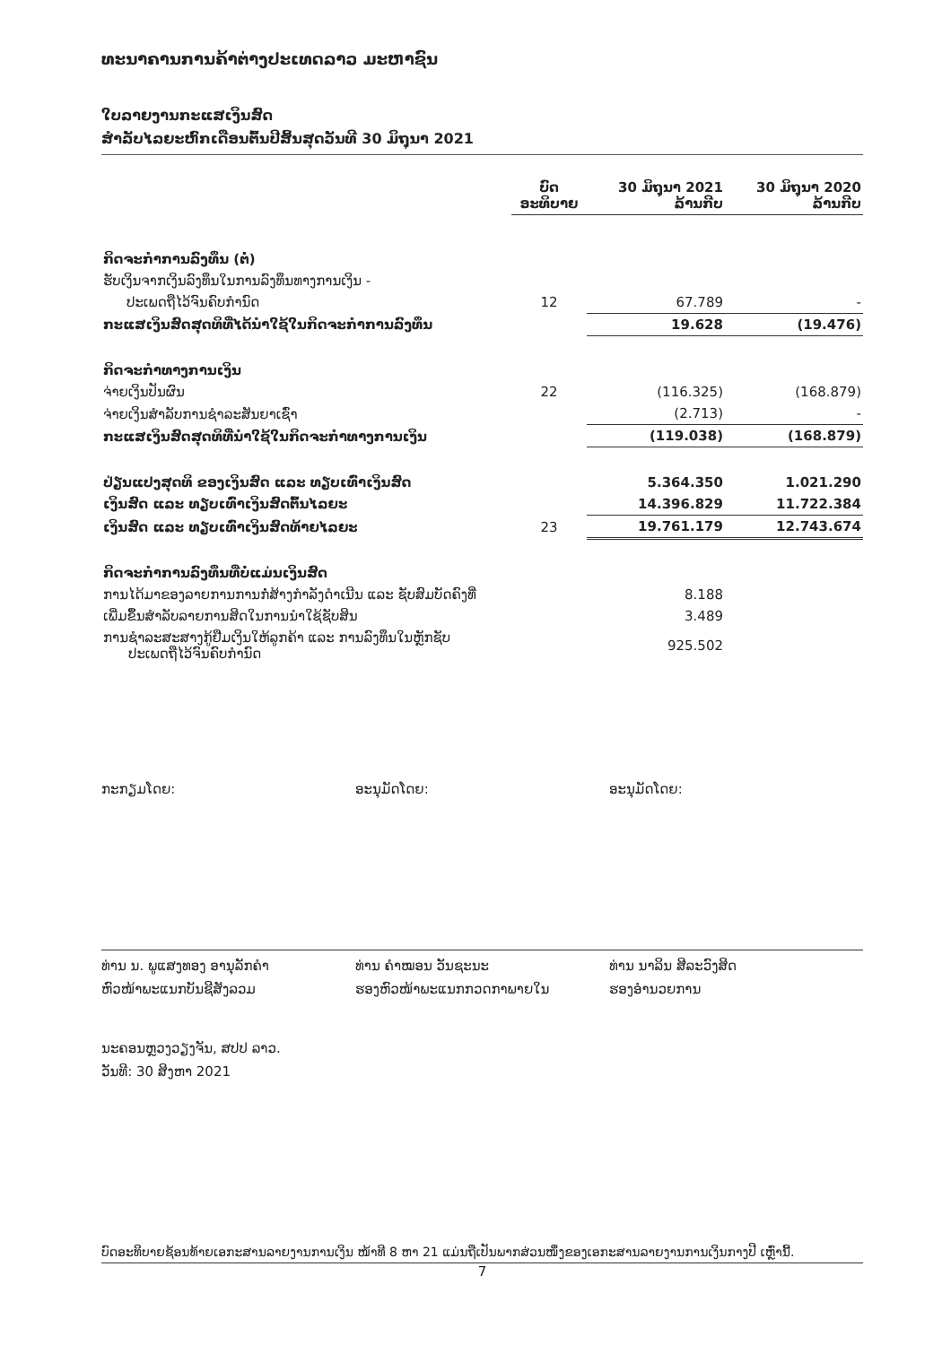ທະນາຄານການຄ້າຕ່າງປະເທດລາວ ມະຫາຊົນ
ໃບລາຍງານກະແສເງິນສົດ
ສໍາລັບໄລຍະຫົກເດືອນຕົ້ນປີສິ້ນສຸດວັນທີ 30 ມິຖຸນາ 2021
| | ບົດ ອະທິບາຍ | 30 ມິຖຸນາ 2021 ລ້ານກີບ | 30 ມິຖຸນາ 2020 ລ້ານກີບ |
| --- | --- | --- | --- |
| ກິດຈະກໍາການລົງທຶນ (ຕໍ່) | | | |
| ຮັບເງິນຈາກເງິນລົງທຶນໃນການລົງທຶນທາງການເງິນ - | | | |
| ປະເພດຖືໄວ້ຈົນຄົບກໍານົດ | 12 | 67.789 | - |
| ກະແສເງິນສົດສຸດທິທີ່ໄດ້ນໍາໃຊ້ໃນກິດຈະກໍາການລົງທຶນ | | 19.628 | (19.476) |
| ກິດຈະກໍາທາງການເງິນ | | | |
| ຈ່າຍເງິນປັນຜົນ | 22 | (116.325) | (168.879) |
| ຈ່າຍເງິນສໍາລັບການຊໍາລະສັນຍາເຊົ່າ | | (2.713) | - |
| ກະແສເງິນສົດສຸດທິທີ່ນໍາໃຊ້ໃນກິດຈະກໍາທາງການເງິນ | | (119.038) | (168.879) |
| ປ່ຽນແປງສຸດທິ ຂອງເງິນສົດ ແລະ ທຽບເທົ່າເງິນສົດ | | 5.364.350 | 1.021.290 |
| ເງິນສົດ ແລະ ທຽບເທົ່າເງິນສົດຕົ້ນໄລຍະ | | 14.396.829 | 11.722.384 |
| ເງິນສົດ ແລະ ທຽບເທົ່າເງິນສົດທ້າຍໄລຍະ | 23 | 19.761.179 | 12.743.674 |
| ກິດຈະກໍາການລົງທຶນທີ່ບໍ່ແມ່ນເງິນສົດ | | | |
| ການໄດ້ມາຂອງລາຍການການກໍ່ສ້າງກໍາລັງດໍາເນີນ ແລະ ຊັບສົມບັດຄົງທີ່ | | 8.188 | |
| ເພີ່ມຂຶ້ນສໍາລັບລາຍການສິດໃນການນໍາໃຊ້ຊັບສິນ | | 3.489 | |
| ການຊໍາລະສະສາງກູ້ຢືມເງິນໃຫ້ລູກຄ້າ ແລະ ການລົງທຶນໃນຫຼັກຊັບ ປະເພດຖືໄວ້ຈົນຄົບກໍານົດ | | 925.502 | |
ກະກຽມໂດຍ:
ທ່ານ ນ. ພູແສງທອງ ອານຸລັກຄໍາ
ຫົວໜ້າພະແນກບັນຊີສັງລວມ
ອະນຸມັດໂດຍ:
ທ່ານ ຄໍາໝອນ ວັນຊະນະ
ຮອງຫົວໜ້າພະແນກກວດກາພາຍໃນ
ອະນຸມັດໂດຍ:
ທ່ານ ນາລິນ ສີລະວົງສິດ
ຮອງອໍານວຍການ
ນະຄອນຫຼວງວຽງຈັນ, ສປປ ລາວ.
ວັນທີ: 30 ສິງຫາ 2021
ບົດອະທິບາຍຊ້ອນທ້າຍເອກະສານລາຍງານການເງິນ ໜ້າທີ 8 ຫາ 21 ແມ່ນຖືເປັນພາກສ່ວນໜຶ່ງຂອງເອກະສານລາຍງານການເງິນກາງປີ ເຫຼົ່ານີ້.
7